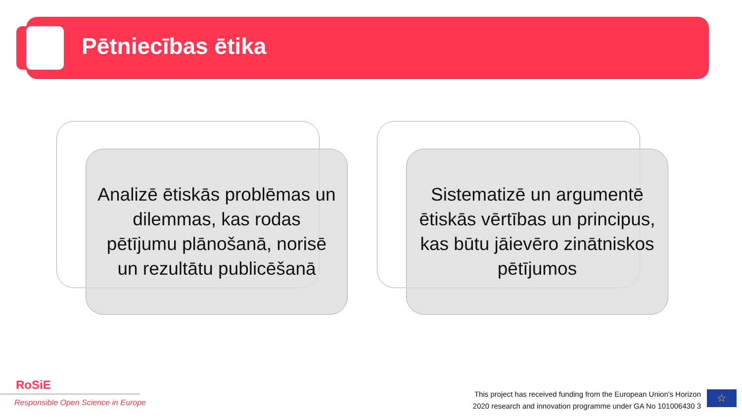Pētniecības ētika
Analizē ētiskās problēmas un dilemmas, kas rodas pētījumu plānošanā, norisē un rezultātu publicēšanā
Sistematizē un argumentē ētiskās vērtības un principus, kas būtu jāievēro zinātniskos pētījumos
RoSiE
Responsible Open Science in Europe
This project has received funding from the European Union's Horizon
2020 research and innovation programme under GA No 101006430 3
☆